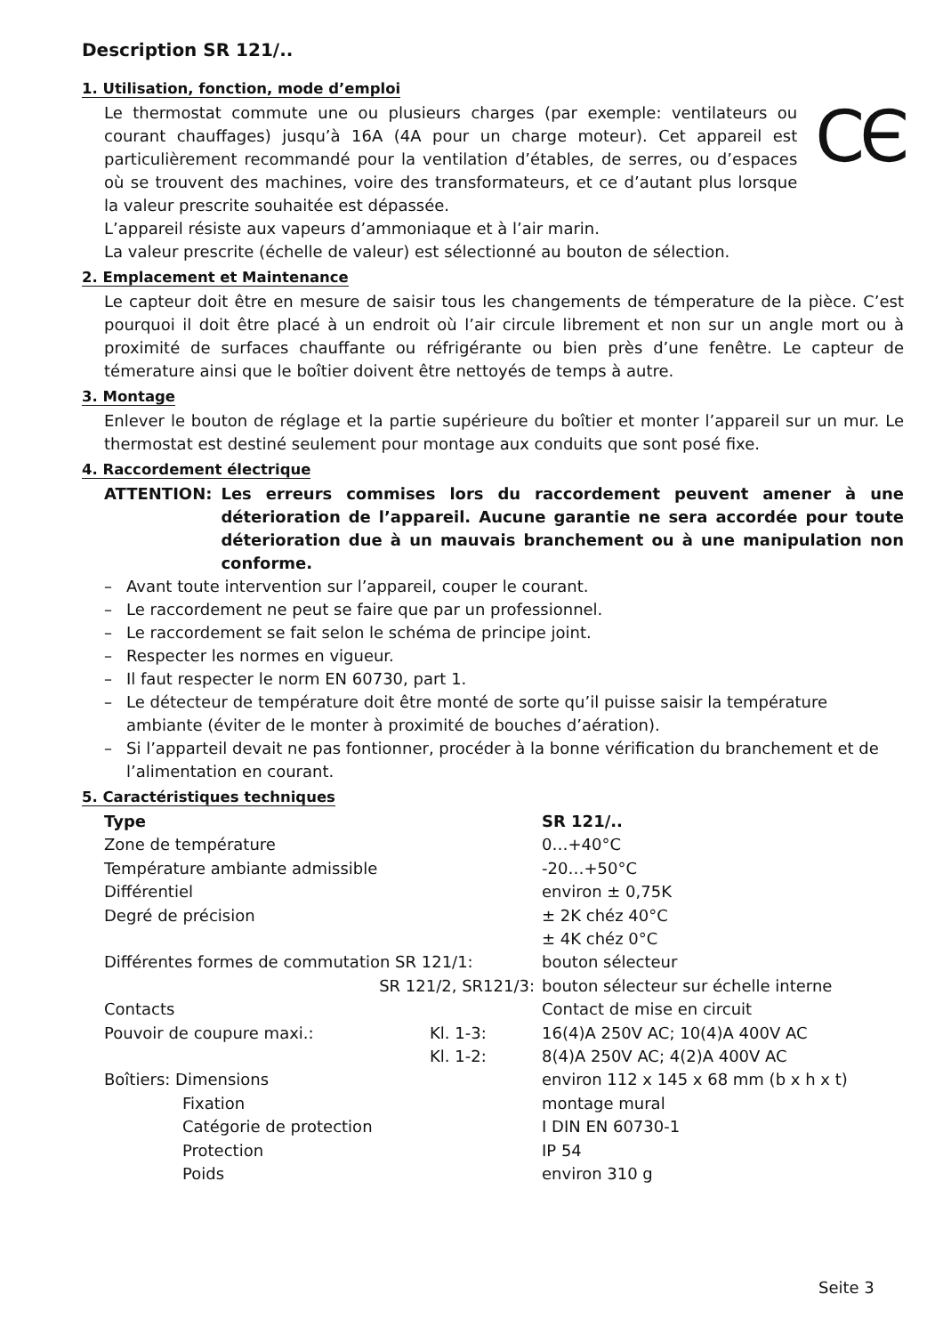Description SR 121/..
1. Utilisation, fonction, mode d’emploi
CЄ Le thermostat commute une ou plusieurs charges (par exemple: ventilateurs ou courant chauffages) jusqu’à 16A (4A pour un charge moteur). Cet appareil est particulièrement recommandé pour la ventilation d’étables, de serres, ou d’espaces où se trouvent des machines, voire des transformateurs, et ce d’autant plus lorsque la valeur prescrite souhaitée est dépassée.
L’appareil résiste aux vapeurs d’ammoniaque et à l’air marin.
La valeur prescrite (échelle de valeur) est sélectionné au bouton de sélection.
2. Emplacement et Maintenance
Le capteur doit être en mesure de saisir tous les changements de témperature de la pièce. C’est pourquoi il doit être placé à un endroit où l’air circule librement et non sur un angle mort ou à proximité de surfaces chauffante ou réfrigérante ou bien près d’une fenêtre. Le capteur de témerature ainsi que le boîtier doivent être nettoyés de temps à autre.
3. Montage
Enlever le bouton de réglage et la partie supérieure du boîtier et monter l’appareil sur un mur. Le thermostat est destiné seulement pour montage aux conduits que sont posé fixe.
4. Raccordement électrique
ATTENTION: Les erreurs commises lors du raccordement peuvent amener à une déterioration de l’appareil. Aucune garantie ne sera accordée pour toute déterioration due à un mauvais branchement ou à une manipulation non conforme.
– Avant toute intervention sur l’appareil, couper le courant.
– Le raccordement ne peut se faire que par un professionnel.
– Le raccordement se fait selon le schéma de principe joint.
– Respecter les normes en vigueur.
– Il faut respecter le norm EN 60730, part 1.
– Le détecteur de température doit être monté de sorte qu’il puisse saisir la température ambiante (éviter de le monter à proximité de bouches d’aération).
– Si l’apparteil devait ne pas fontionner, procéder à la bonne vérification du branchement et de l’alimentation en courant.
5. Caractéristiques techniques
| Type | | SR 121/.. |
| Zone de température | | 0…+40°C |
| Température ambiante admissible | | -20…+50°C |
| Différentiel | | environ ± 0,75K |
| Degré de précision | | ± 2K chéz 40°C ± 4K chéz 0°C |
| Différentes formes de commutation SR 121/1: | | bouton sélecteur |
| SR 121/2, SR121/3: | | bouton sélecteur sur échelle interne |
| Contacts | | Contact de mise en circuit |
| Pouvoir de coupure maxi.: | Kl. 1-3: Kl. 1-2: | 16(4)A 250V AC; 10(4)A 400V AC 8(4)A 250V AC; 4(2)A 400V AC |
| Boîtiers: Dimensions | | environ 112 x 145 x 68 mm (b x h x t) |
| Fixation | | montage mural |
| Catégorie de protection | | I DIN EN 60730-1 |
| Protection | | IP 54 |
| Poids | | environ 310 g |
Seite 3